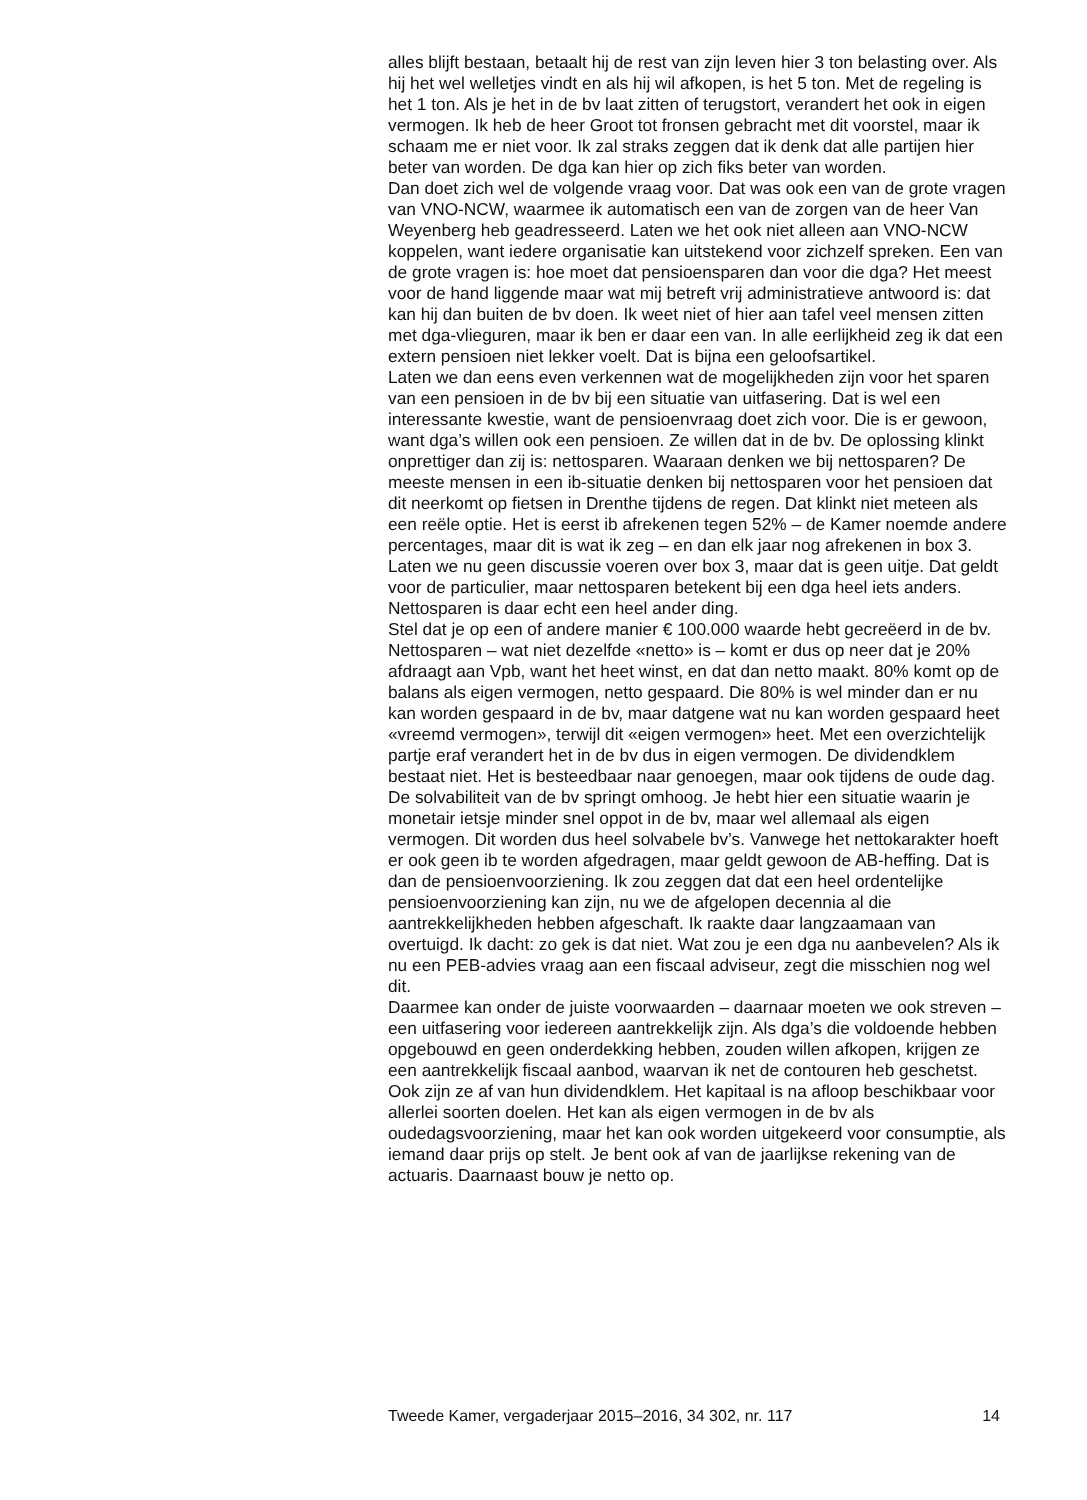alles blijft bestaan, betaalt hij de rest van zijn leven hier 3 ton belasting over. Als hij het wel welletjes vindt en als hij wil afkopen, is het 5 ton. Met de regeling is het 1 ton. Als je het in de bv laat zitten of terugstort, verandert het ook in eigen vermogen. Ik heb de heer Groot tot fronsen gebracht met dit voorstel, maar ik schaam me er niet voor. Ik zal straks zeggen dat ik denk dat alle partijen hier beter van worden. De dga kan hier op zich fiks beter van worden.
Dan doet zich wel de volgende vraag voor. Dat was ook een van de grote vragen van VNO-NCW, waarmee ik automatisch een van de zorgen van de heer Van Weyenberg heb geadresseerd. Laten we het ook niet alleen aan VNO-NCW koppelen, want iedere organisatie kan uitstekend voor zichzelf spreken. Een van de grote vragen is: hoe moet dat pensioensparen dan voor die dga? Het meest voor de hand liggende maar wat mij betreft vrij administratieve antwoord is: dat kan hij dan buiten de bv doen. Ik weet niet of hier aan tafel veel mensen zitten met dga-vlieguren, maar ik ben er daar een van. In alle eerlijkheid zeg ik dat een extern pensioen niet lekker voelt. Dat is bijna een geloofsartikel.
Laten we dan eens even verkennen wat de mogelijkheden zijn voor het sparen van een pensioen in de bv bij een situatie van uitfasering. Dat is wel een interessante kwestie, want de pensioenvraag doet zich voor. Die is er gewoon, want dga’s willen ook een pensioen. Ze willen dat in de bv. De oplossing klinkt onprettiger dan zij is: nettosparen. Waaraan denken we bij nettosparen? De meeste mensen in een ib-situatie denken bij nettosparen voor het pensioen dat dit neerkomt op fietsen in Drenthe tijdens de regen. Dat klinkt niet meteen als een reële optie. Het is eerst ib afrekenen tegen 52% – de Kamer noemde andere percentages, maar dit is wat ik zeg – en dan elk jaar nog afrekenen in box 3. Laten we nu geen discussie voeren over box 3, maar dat is geen uitje. Dat geldt voor de particulier, maar nettosparen betekent bij een dga heel iets anders. Nettosparen is daar echt een heel ander ding.
Stel dat je op een of andere manier € 100.000 waarde hebt gecreëerd in de bv. Nettosparen – wat niet dezelfde «netto» is – komt er dus op neer dat je 20% afdraagt aan Vpb, want het heet winst, en dat dan netto maakt. 80% komt op de balans als eigen vermogen, netto gespaard. Die 80% is wel minder dan er nu kan worden gespaard in de bv, maar datgene wat nu kan worden gespaard heet «vreemd vermogen», terwijl dit «eigen vermogen» heet. Met een overzichtelijk partje eraf verandert het in de bv dus in eigen vermogen. De dividendklem bestaat niet. Het is besteedbaar naar genoegen, maar ook tijdens de oude dag. De solvabiliteit van de bv springt omhoog. Je hebt hier een situatie waarin je monetair ietsje minder snel oppot in de bv, maar wel allemaal als eigen vermogen. Dit worden dus heel solvabele bv’s. Vanwege het nettokarakter hoeft er ook geen ib te worden afgedragen, maar geldt gewoon de AB-heffing. Dat is dan de pensioenvoorziening. Ik zou zeggen dat dat een heel ordentelijke pensioenvoorziening kan zijn, nu we de afgelopen decennia al die aantrekkelijkheden hebben afgeschaft. Ik raakte daar langzaamaan van overtuigd. Ik dacht: zo gek is dat niet. Wat zou je een dga nu aanbevelen? Als ik nu een PEB-advies vraag aan een fiscaal adviseur, zegt die misschien nog wel dit.
Daarmee kan onder de juiste voorwaarden – daarnaar moeten we ook streven – een uitfasering voor iedereen aantrekkelijk zijn. Als dga’s die voldoende hebben opgebouwd en geen onderdekking hebben, zouden willen afkopen, krijgen ze een aantrekkelijk fiscaal aanbod, waarvan ik net de contouren heb geschetst. Ook zijn ze af van hun dividendklem. Het kapitaal is na afloop beschikbaar voor allerlei soorten doelen. Het kan als eigen vermogen in de bv als oudedagsvoorziening, maar het kan ook worden uitgekeerd voor consumptie, als iemand daar prijs op stelt. Je bent ook af van de jaarlijkse rekening van de actuaris. Daarnaast bouw je netto op.
Tweede Kamer, vergaderjaar 2015–2016, 34 302, nr. 117 14